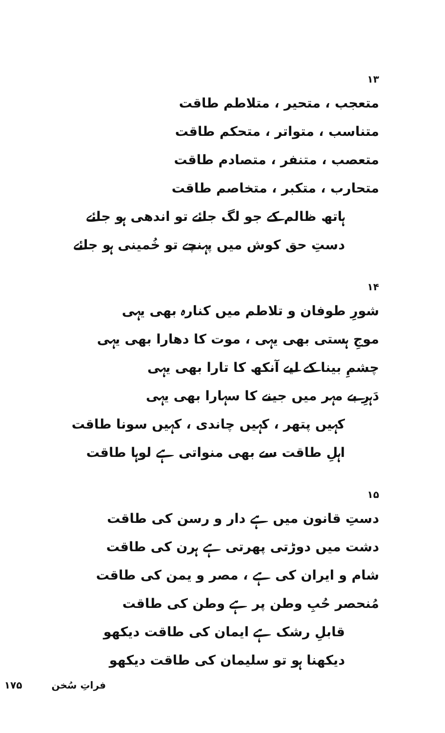۱۳
متعجب ، متحیر ، متلاطم طاقت
متناسب ، متواتر ، متحکم طاقت
متعصب ، متنفر ، متصادم طاقت
متحارب ، متکبر ، متخاصم طاقت
ہاتھ ظالم کے جو لگ جائے تو اندھی ہو جائے
دستِ حق کوش میں پہنچے تو خُمینی ہو جائے
۱۴
شورِ طوفان و تلاطم میں کنارہ بھی یہی
موجِ ہستی بھی یہی ، موت کا دھارا بھی یہی
چشمِ بینا کے لیے آنکھ کا تارا بھی یہی
دَہرِ بے مہر میں جینے کا سہارا بھی یہی
کہیں پتھر ، کہیں چاندی ، کہیں سونا طاقت
اہلِ طاقت سے بھی منواتی ہے لوہا طاقت
۱۵
دستِ قانون میں ہے دار و رسن کی طاقت
دشت میں دوڑتی پھرتی ہے ہرن کی طاقت
شام و ایران کی ہے ، مصر و یمن کی طاقت
مُنحصر حُبِ وطن پر ہے وطن کی طاقت
قابلِ رشک ہے ایمان کی طاقت دیکھو
دیکھنا ہو تو سلیمان کی طاقت دیکھو
فراتِ سُخن ۱۷۵